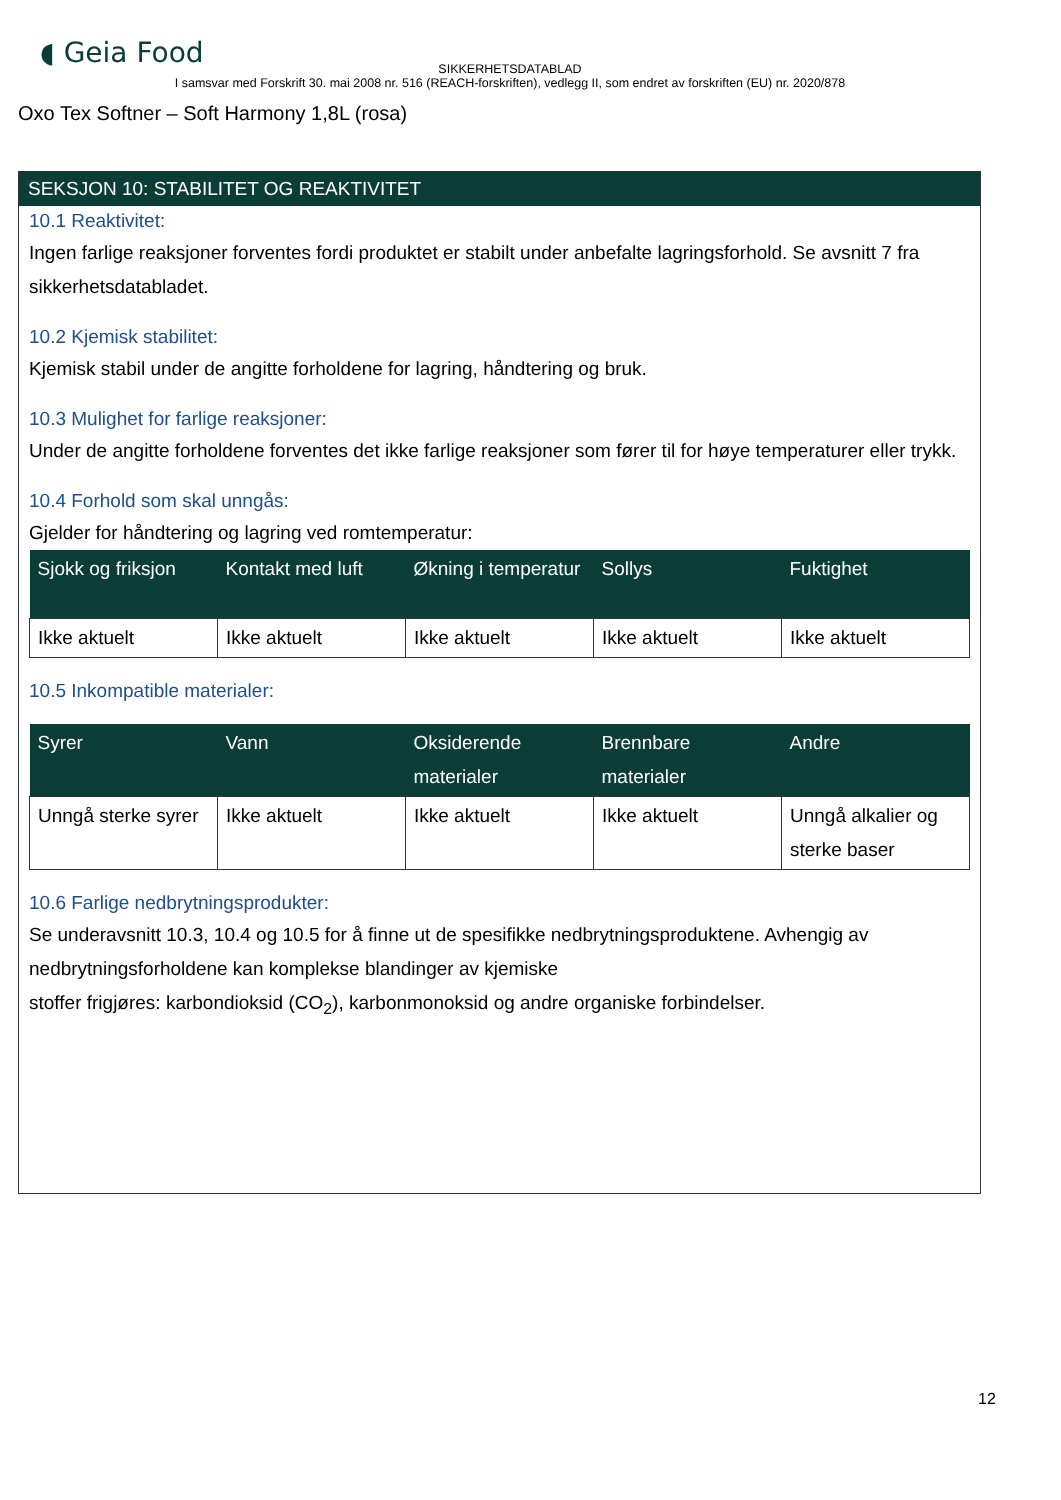◖ Geia Food
SIKKERHETSDATABLAD
I samsvar med Forskrift 30. mai 2008 nr. 516 (REACH-forskriften), vedlegg II, som endret av forskriften (EU) nr. 2020/878
Oxo Tex Softner – Soft Harmony 1,8L (rosa)
SEKSJON 10: STABILITET OG REAKTIVITET
10.1 Reaktivitet:
Ingen farlige reaksjoner forventes fordi produktet er stabilt under anbefalte lagringsforhold. Se avsnitt 7 fra sikkerhetsdatabladet.
10.2 Kjemisk stabilitet:
Kjemisk stabil under de angitte forholdene for lagring, håndtering og bruk.
10.3 Mulighet for farlige reaksjoner:
Under de angitte forholdene forventes det ikke farlige reaksjoner som fører til for høye temperaturer eller trykk.
10.4 Forhold som skal unngås:
Gjelder for håndtering og lagring ved romtemperatur:
| Sjokk og friksjon | Kontakt med luft | Økning i temperatur | Sollys | Fuktighet |
| --- | --- | --- | --- | --- |
| Ikke aktuelt | Ikke aktuelt | Ikke aktuelt | Ikke aktuelt | Ikke aktuelt |
10.5 Inkompatible materialer:
| Syrer | Vann | Oksiderende materialer | Brennbare materialer | Andre |
| --- | --- | --- | --- | --- |
| Unngå sterke syrer | Ikke aktuelt | Ikke aktuelt | Ikke aktuelt | Unngå alkalier og sterke baser |
10.6 Farlige nedbrytningsprodukter:
Se underavsnitt 10.3, 10.4 og 10.5 for å finne ut de spesifikke nedbrytningsproduktene. Avhengig av nedbrytningsforholdene kan komplekse blandinger av kjemiske
stoffer frigjøres: karbondioksid (CO<sub>2</sub>), karbonmonoksid og andre organiske forbindelser.
12